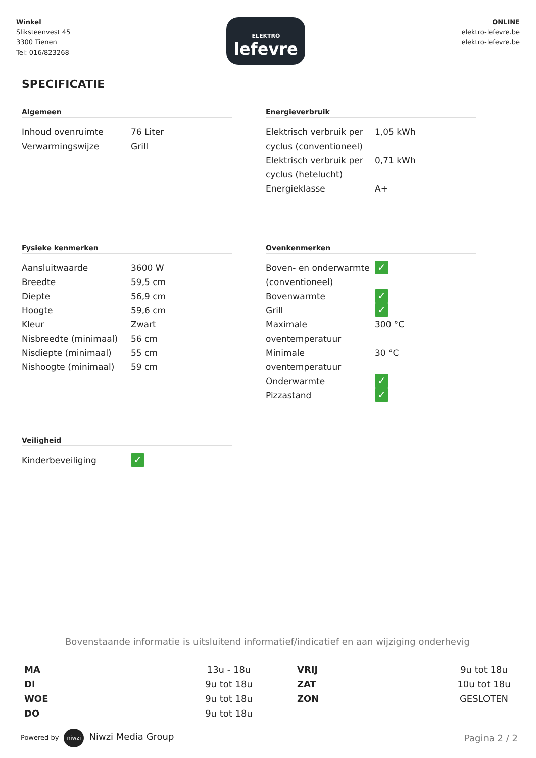Winkel
Sliksteenvest 45
3300 Tienen
Tel: 016/823268
ELEKTRO
lefevre
ONLINE
elektro-lefevre.be
elektro-lefevre.be
SPECIFICATIE
Algemeen
| Inhoud ovenruimte | 76 Liter |
| Verwarmingswijze | Grill |
Fysieke kenmerken
| Aansluitwaarde | 3600 W |
| Breedte | 59,5 cm |
| Diepte | 56,9 cm |
| Hoogte | 59,6 cm |
| Kleur | Zwart |
| Nisbreedte (minimaal) | 56 cm |
| Nisdiepte (minimaal) | 55 cm |
| Nishoogte (minimaal) | 59 cm |
Veiligheid
| Kinderbeveiliging | ✓ |
Energieverbruik
| Elektrisch verbruik per cyclus (conventioneel) | 1,05 kWh |
| Elektrisch verbruik per cyclus (hetelucht) | 0,71 kWh |
| Energieklasse | A+ |
Ovenkenmerken
| Boven- en onderwarmte (conventioneel) | ✓ |
| Bovenwarmte | ✓ |
| Grill | ✓ |
| Maximale oventemperatuur | 300 °C |
| Minimale oventemperatuur | 30 °C |
| Onderwarmte | ✓ |
| Pizzastand | ✓ |
Bovenstaande informatie is uitsluitend informatief/indicatief en aan wijziging onderhevig
MA
DI
WOE
DO
13u - 18u
9u tot 18u
9u tot 18u
9u tot 18u
VRIJ
ZAT
ZON
9u tot 18u
10u tot 18u
GESLOTEN
Powered by niwzi Niwzi Media Group
Pagina 2 / 2